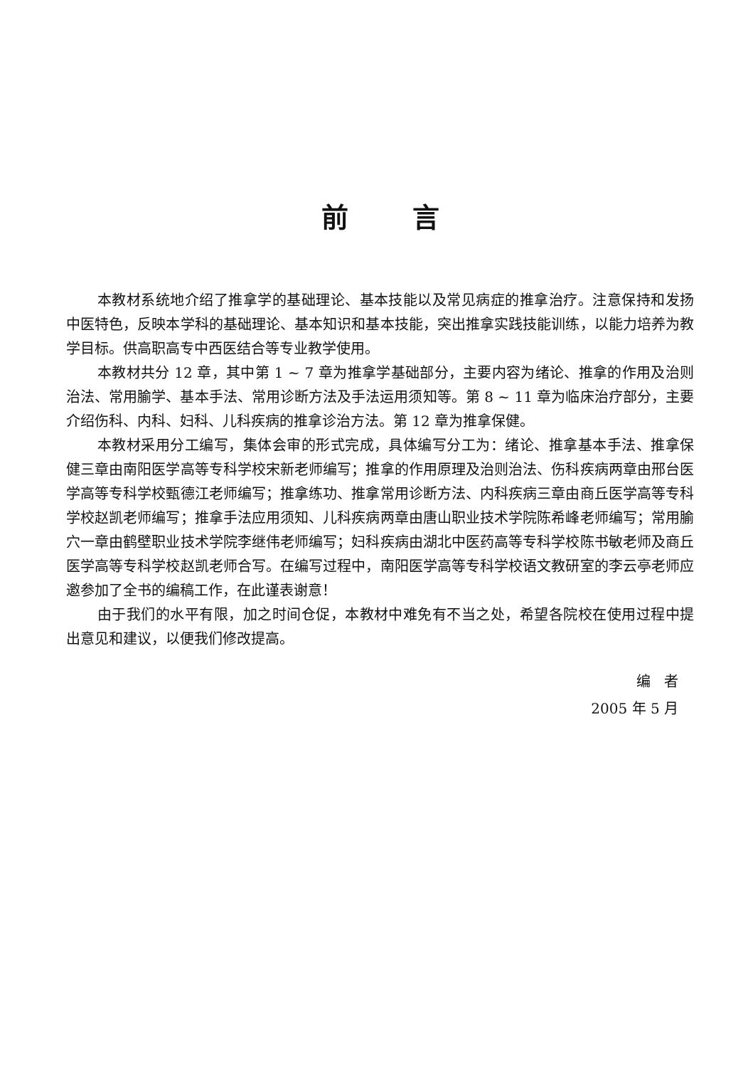前言
本教材系统地介绍了推拿学的基础理论、基本技能以及常见病症的推拿治疗。注意保持和发扬中医特色，反映本学科的基础理论、基本知识和基本技能，突出推拿实践技能训练，以能力培养为教学目标。供高职高专中西医结合等专业教学使用。
本教材共分 12 章，其中第 1 ~ 7 章为推拿学基础部分，主要内容为绪论、推拿的作用及治则治法、常用腧学、基本手法、常用诊断方法及手法运用须知等。第 8 ~ 11 章为临床治疗部分，主要介绍伤科、内科、妇科、儿科疾病的推拿诊治方法。第 12 章为推拿保健。
本教材采用分工编写，集体会审的形式完成，具体编写分工为：绪论、推拿基本手法、推拿保健三章由南阳医学高等专科学校宋新老师编写；推拿的作用原理及治则治法、伤科疾病两章由邢台医学高等专科学校甄德江老师编写；推拿练功、推拿常用诊断方法、内科疾病三章由商丘医学高等专科学校赵凯老师编写；推拿手法应用须知、儿科疾病两章由唐山职业技术学院陈希峰老师编写；常用腧穴一章由鹤壁职业技术学院李继伟老师编写；妇科疾病由湖北中医药高等专科学校陈书敏老师及商丘医学高等专科学校赵凯老师合写。在编写过程中，南阳医学高等专科学校语文教研室的李云亭老师应邀参加了全书的编稿工作，在此谨表谢意！
由于我们的水平有限，加之时间仓促，本教材中难免有不当之处，希望各院校在使用过程中提出意见和建议，以便我们修改提高。
编 者
2005 年 5 月